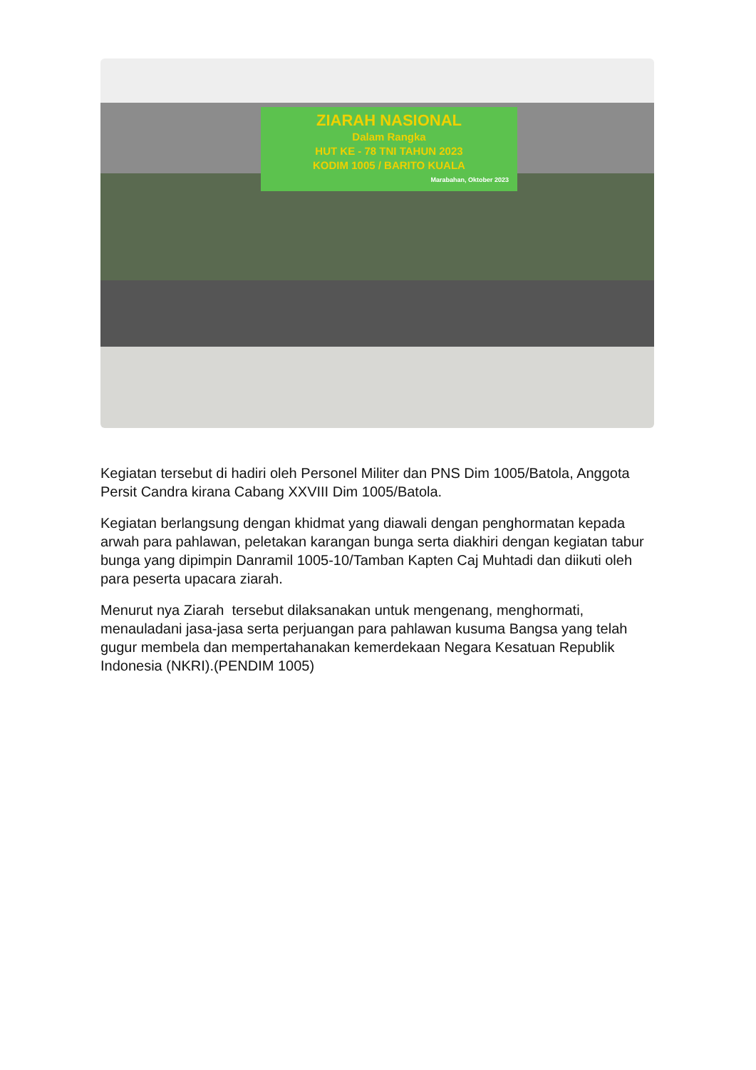ZIARAH NASIONAL
Dalam Rangka
HUT KE - 78 TNI TAHUN 2023
KODIM 1005 / BARITO KUALA
Marabahan, Oktober 2023
Kegiatan tersebut di hadiri oleh Personel Militer dan PNS Dim 1005/Batola, Anggota Persit Candra kirana Cabang XXVIII Dim 1005/Batola.
Kegiatan berlangsung dengan khidmat yang diawali dengan penghormatan kepada arwah para pahlawan, peletakan karangan bunga serta diakhiri dengan kegiatan tabur bunga yang dipimpin Danramil 1005-10/Tamban Kapten Caj Muhtadi dan diikuti oleh para peserta upacara ziarah.
Menurut nya Ziarah tersebut dilaksanakan untuk mengenang, menghormati, menauladani jasa-jasa serta perjuangan para pahlawan kusuma Bangsa yang telah gugur membela dan mempertahanakan kemerdekaan Negara Kesatuan Republik Indonesia (NKRI).(PENDIM 1005)